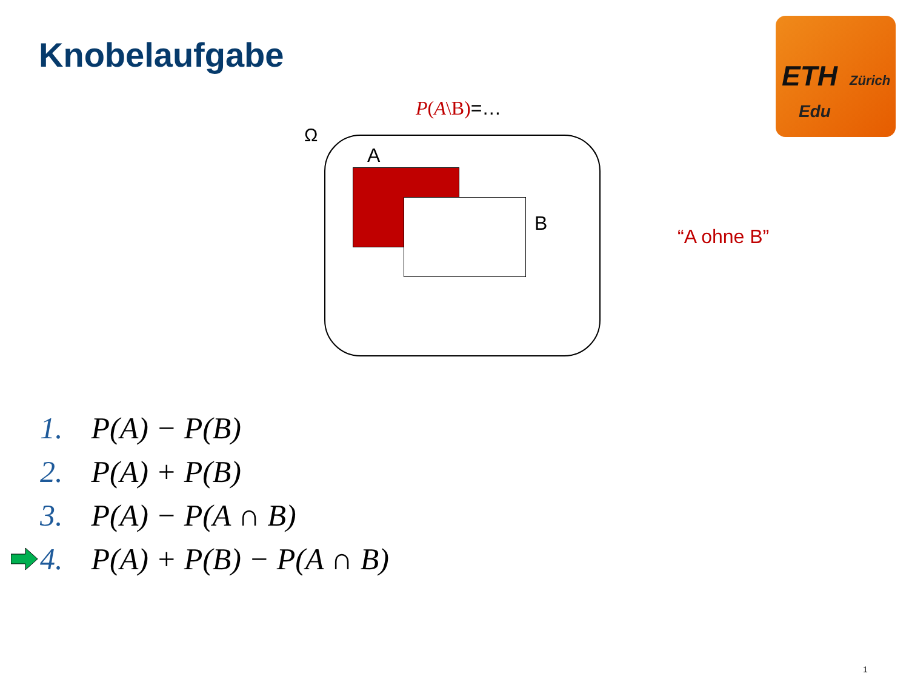Knobelaufgabe
ETH Zürich
Edu
P(A\B)=…
Ω
A
B
“A ohne B”
1. P(A) − P(B)
2. P(A) + P(B)
3. P(A) − P(A ∩ B)
4. P(A) + P(B) − P(A ∩ B)
1